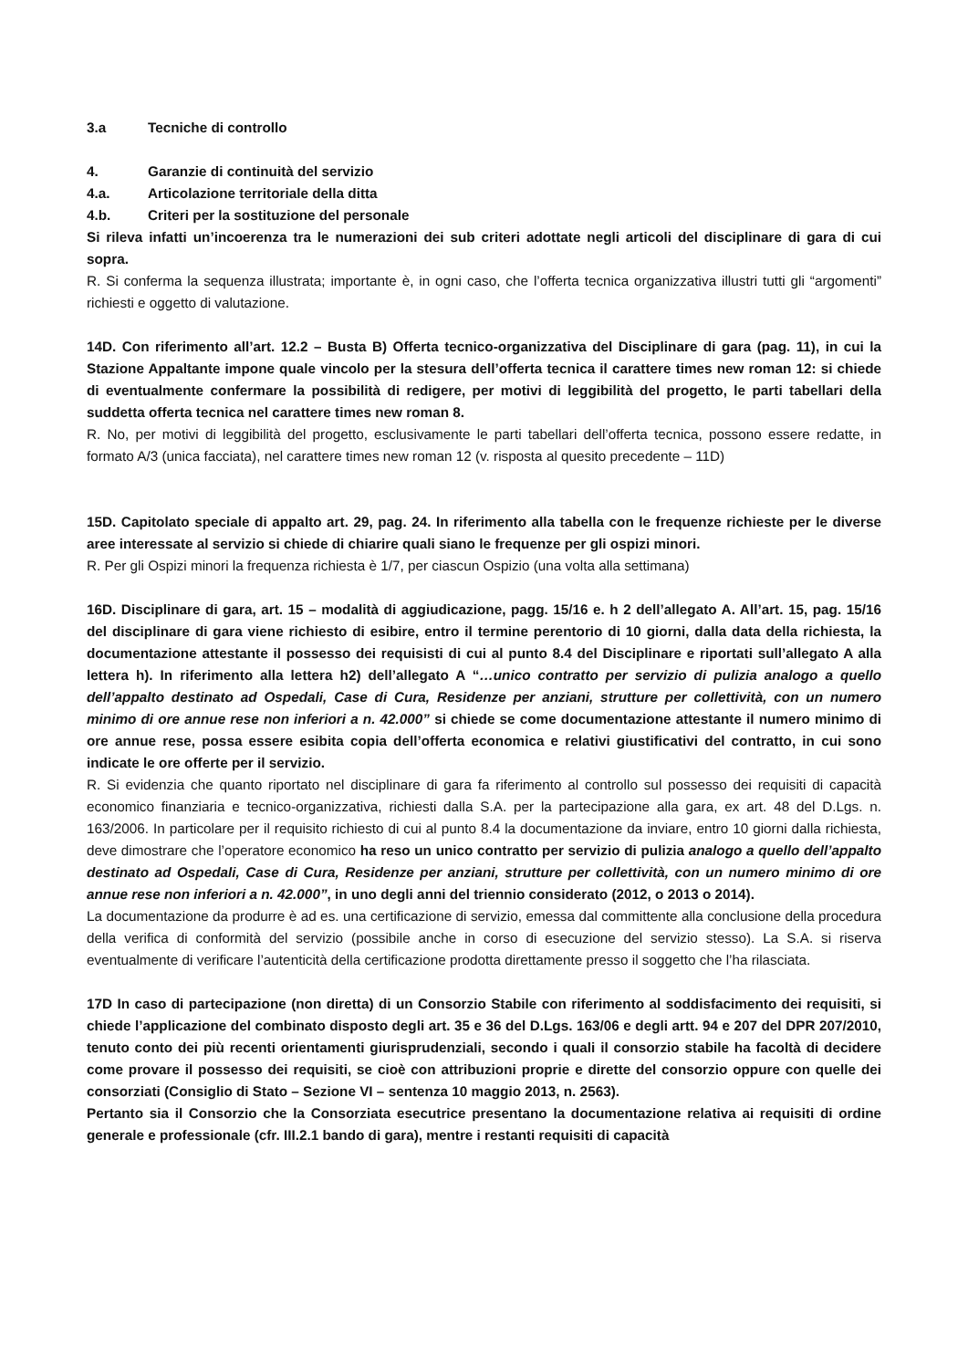3.a Tecniche di controllo
4. Garanzie di continuità del servizio
4.a. Articolazione territoriale della ditta
4.b. Criteri per la sostituzione del personale
Si rileva infatti un’incoerenza tra le numerazioni dei sub criteri adottate negli articoli del disciplinare di gara di cui sopra.
R. Si conferma la sequenza illustrata; importante è, in ogni caso, che l’offerta tecnica organizzativa illustri tutti gli “argomenti” richiesti e oggetto di valutazione.
14D. Con riferimento all’art. 12.2 – Busta B) Offerta tecnico-organizzativa del Disciplinare di gara (pag. 11), in cui la Stazione Appaltante impone quale vincolo per la stesura dell’offerta tecnica il carattere times new roman 12: si chiede di eventualmente confermare la possibilità di redigere, per motivi di leggibilità del progetto, le parti tabellari della suddetta offerta tecnica nel carattere times new roman 8.
R. No, per motivi di leggibilità del progetto, esclusivamente le parti tabellari dell’offerta tecnica, possono essere redatte, in formato A/3 (unica facciata), nel carattere times new roman 12 (v. risposta al quesito precedente – 11D)
15D. Capitolato speciale di appalto art. 29, pag. 24. In riferimento alla tabella con le frequenze richieste per le diverse aree interessate al servizio si chiede di chiarire quali siano le frequenze per gli ospizi minori.
R. Per gli Ospizi minori la frequenza richiesta è 1/7, per ciascun Ospizio (una volta alla settimana)
16D. Disciplinare di gara, art. 15 – modalità di aggiudicazione, pagg. 15/16 e. h 2 dell’allegato A. All’art. 15, pag. 15/16 del disciplinare di gara viene richiesto di esibire, entro il termine perentorio di 10 giorni, dalla data della richiesta, la documentazione attestante il possesso dei requisisti di cui al punto 8.4 del Disciplinare e riportati sull’allegato A alla lettera h). In riferimento alla lettera h2) dell’allegato A “…unico contratto per servizio di pulizia analogo a quello dell’appalto destinato ad Ospedali, Case di Cura, Residenze per anziani, strutture per collettività, con un numero minimo di ore annue rese non inferiori a n. 42.000” si chiede se come documentazione attestante il numero minimo di ore annue rese, possa essere esibita copia dell’offerta economica e relativi giustificativi del contratto, in cui sono indicate le ore offerte per il servizio.
R. Si evidenzia che quanto riportato nel disciplinare di gara fa riferimento al controllo sul possesso dei requisiti di capacità economico finanziaria e tecnico-organizzativa, richiesti dalla S.A. per la partecipazione alla gara, ex art. 48 del D.Lgs. n. 163/2006. In particolare per il requisito richiesto di cui al punto 8.4 la documentazione da inviare, entro 10 giorni dalla richiesta, deve dimostrare che l’operatore economico ha reso un unico contratto per servizio di pulizia analogo a quello dell’appalto destinato ad Ospedali, Case di Cura, Residenze per anziani, strutture per collettività, con un numero minimo di ore annue rese non inferiori a n. 42.000”, in uno degli anni del triennio considerato (2012, o 2013 o 2014).
La documentazione da produrre è ad es. una certificazione di servizio, emessa dal committente alla conclusione della procedura della verifica di conformità del servizio (possibile anche in corso di esecuzione del servizio stesso). La S.A. si riserva eventualmente di verificare l’autenticità della certificazione prodotta direttamente presso il soggetto che l’ha rilasciata.
17D In caso di partecipazione (non diretta) di un Consorzio Stabile con riferimento al soddisfacimento dei requisiti, si chiede l’applicazione del combinato disposto degli art. 35 e 36 del D.Lgs. 163/06 e degli artt. 94 e 207 del DPR 207/2010, tenuto conto dei più recenti orientamenti giurisprudenziali, secondo i quali il consorzio stabile ha facoltà di decidere come provare il possesso dei requisiti, se cioè con attribuzioni proprie e dirette del consorzio oppure con quelle dei consorziati (Consiglio di Stato – Sezione VI – sentenza 10 maggio 2013, n. 2563).
Pertanto sia il Consorzio che la Consorziata esecutrice presentano la documentazione relativa ai requisiti di ordine generale e professionale (cfr. III.2.1 bando di gara), mentre i restanti requisiti di capacità